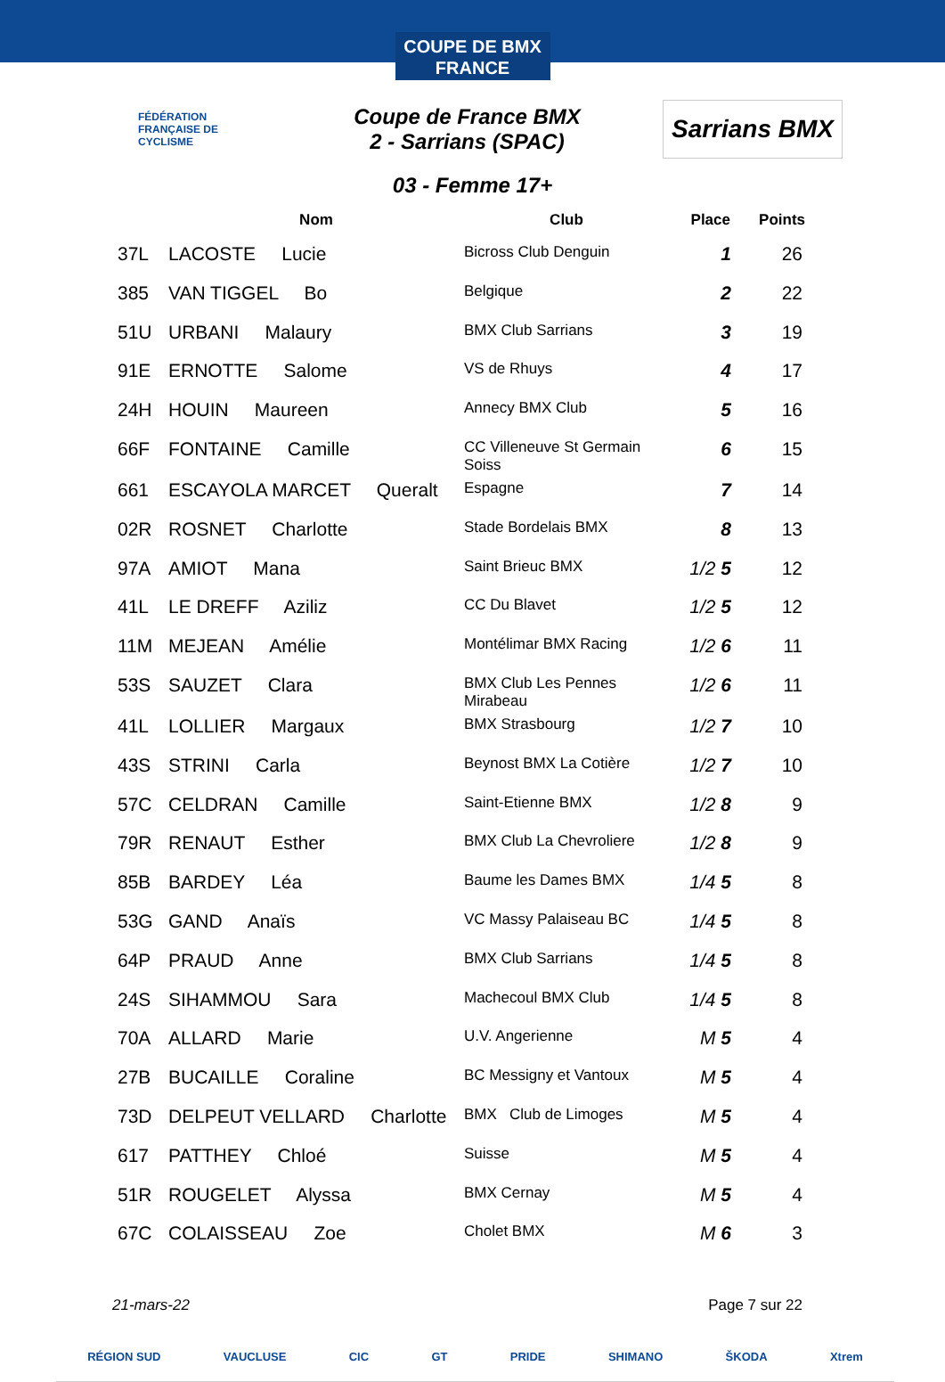COUPE DE BMX
FRANCE
FÉDÉRATION FRANÇAISE DE CYCLISME
Coupe de France BMX
2 - Sarrians (SPAC)
Sarrians BMX
03 - Femme 17+
| | Nom | Club | Place | Points |
| --- | --- | --- | --- | --- |
| 37L | LACOSTE Lucie | Bicross Club Denguin | 1 | 26 |
| 385 | VAN TIGGEL Bo | Belgique | 2 | 22 |
| 51U | URBANI Malaury | BMX Club Sarrians | 3 | 19 |
| 91E | ERNOTTE Salome | VS de Rhuys | 4 | 17 |
| 24H | HOUIN Maureen | Annecy BMX Club | 5 | 16 |
| 66F | FONTAINE Camille | CC Villeneuve St Germain Soiss | 6 | 15 |
| 661 | ESCAYOLA MARCET Queralt | Espagne | 7 | 14 |
| 02R | ROSNET Charlotte | Stade Bordelais BMX | 8 | 13 |
| 97A | AMIOT Mana | Saint Brieuc BMX | 1/2 5 | 12 |
| 41L | LE DREFF Aziliz | CC Du Blavet | 1/2 5 | 12 |
| 11M | MEJEAN Amélie | Montélimar BMX Racing | 1/2 6 | 11 |
| 53S | SAUZET Clara | BMX Club Les Pennes Mirabeau | 1/2 6 | 11 |
| 41L | LOLLIER Margaux | BMX Strasbourg | 1/2 7 | 10 |
| 43S | STRINI Carla | Beynost BMX La Cotière | 1/2 7 | 10 |
| 57C | CELDRAN Camille | Saint-Etienne BMX | 1/2 8 | 9 |
| 79R | RENAUT Esther | BMX Club La Chevroliere | 1/2 8 | 9 |
| 85B | BARDEY Léa | Baume les Dames BMX | 1/4 5 | 8 |
| 53G | GAND Anaïs | VC Massy Palaiseau BC | 1/4 5 | 8 |
| 64P | PRAUD Anne | BMX Club Sarrians | 1/4 5 | 8 |
| 24S | SIHAMMOU Sara | Machecoul BMX Club | 1/4 5 | 8 |
| 70A | ALLARD Marie | U.V. Angerienne | M 5 | 4 |
| 27B | BUCAILLE Coraline | BC Messigny et Vantoux | M 5 | 4 |
| 73D | DELPEUT VELLARD Charlotte | BMX Club de Limoges | M 5 | 4 |
| 617 | PATTHEY Chloé | Suisse | M 5 | 4 |
| 51R | ROUGELET Alyssa | BMX Cernay | M 5 | 4 |
| 67C | COLAISSEAU Zoe | Cholet BMX | M 6 | 3 |
21-mars-22 Page 7 sur 22
RÉGION SUD VAUCLUSE CIC GT PRIDE SHIMANO ŠKODA Xtrem